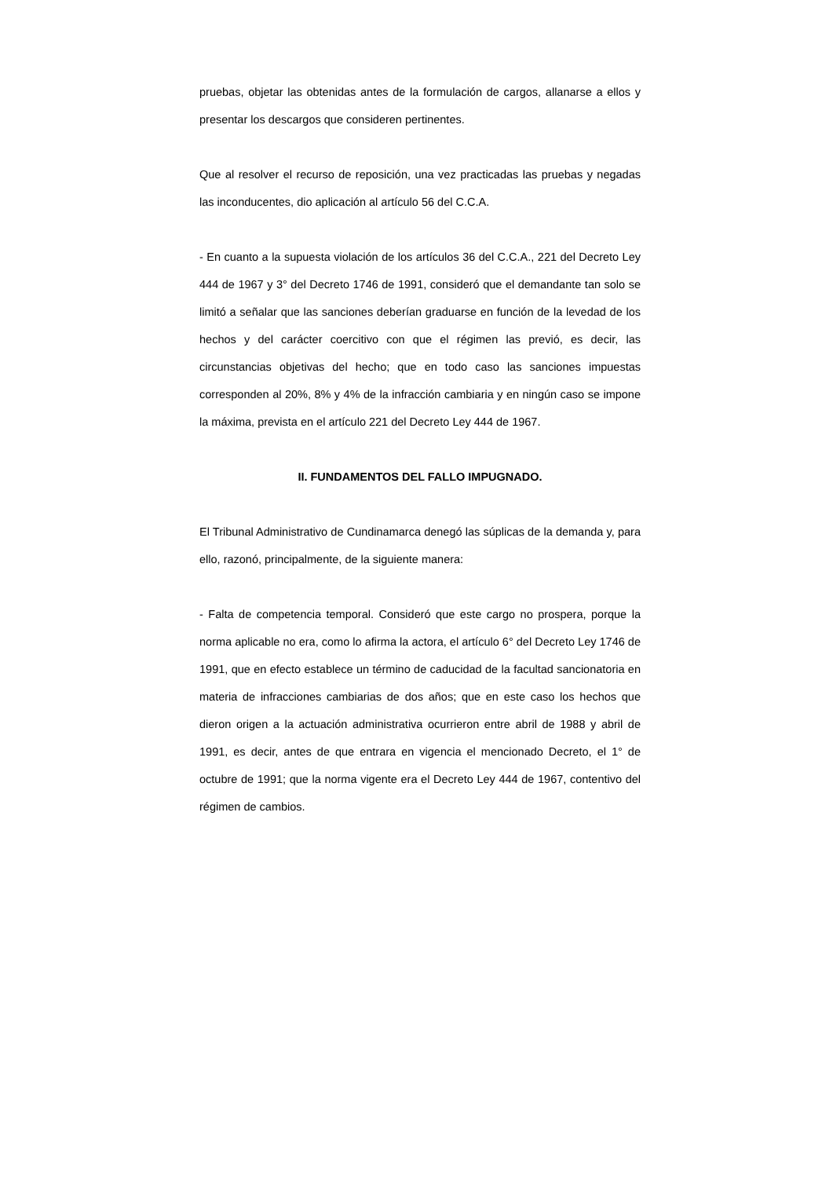pruebas, objetar las obtenidas antes de la formulación de cargos, allanarse a ellos y presentar los descargos que consideren pertinentes.
Que al resolver el recurso de reposición, una vez practicadas las pruebas y negadas las inconducentes, dio aplicación al artículo 56 del C.C.A.
- En cuanto a la supuesta violación de los artículos 36 del C.C.A., 221 del Decreto Ley 444 de 1967 y 3° del Decreto 1746 de 1991, consideró que el demandante tan solo se limitó a señalar que las sanciones deberían graduarse en función de la levedad de los hechos y del carácter coercitivo con que el régimen las previó, es decir, las circunstancias objetivas del hecho; que en todo caso las sanciones impuestas corresponden al 20%, 8% y 4% de la infracción cambiaria y en ningún caso se impone la máxima, prevista en el artículo 221 del Decreto Ley 444 de 1967.
II. FUNDAMENTOS DEL FALLO IMPUGNADO.
El Tribunal Administrativo de Cundinamarca denegó las súplicas de la demanda y, para ello, razonó, principalmente, de la siguiente manera:
- Falta de competencia temporal. Consideró que este cargo no prospera, porque la norma aplicable no era, como lo afirma la actora, el artículo 6° del Decreto Ley 1746 de 1991, que en efecto establece un término de caducidad de la facultad sancionatoria en materia de infracciones cambiarias de dos años; que en este caso los hechos que dieron origen a la actuación administrativa ocurrieron entre abril de 1988 y abril de 1991, es decir, antes de que entrara en vigencia el mencionado Decreto, el 1° de octubre de 1991; que la norma vigente era el Decreto Ley 444 de 1967, contentivo del régimen de cambios.